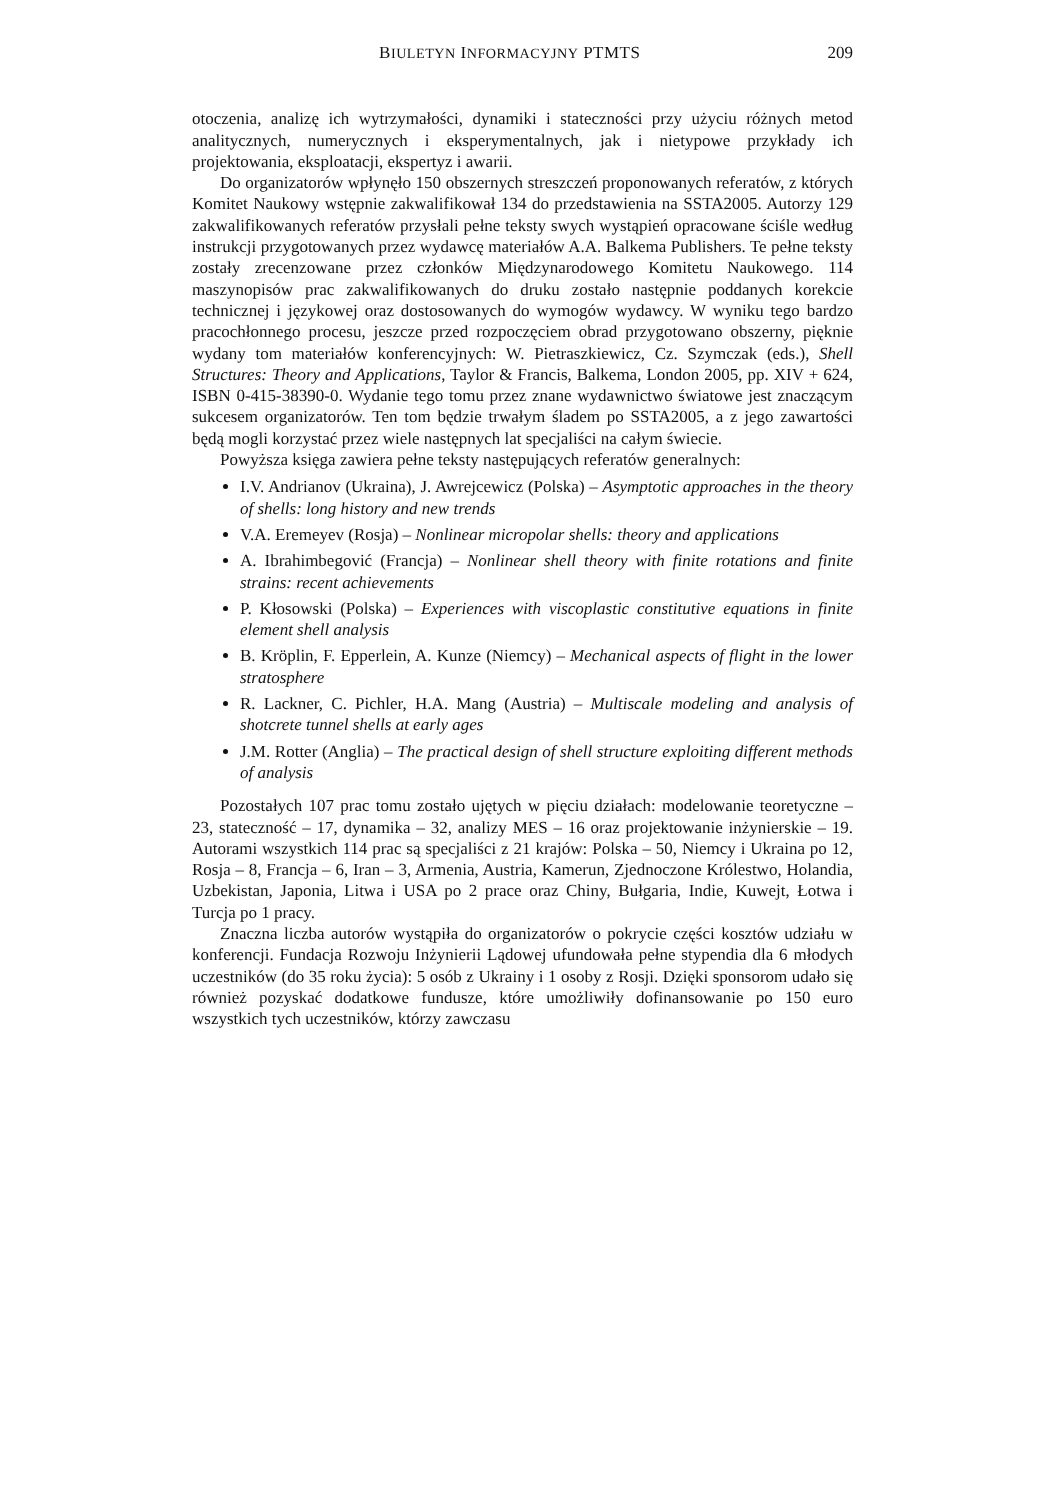BIULETYN INFORMACYJNY PTMTS 209
otoczenia, analizę ich wytrzymałości, dynamiki i stateczności przy użyciu różnych metod analitycznych, numerycznych i eksperymentalnych, jak i nietypowe przykłady ich projektowania, eksploatacji, ekspertyz i awarii.
Do organizatorów wpłynęło 150 obszernych streszczeń proponowanych referatów, z których Komitet Naukowy wstępnie zakwalifikował 134 do przedstawienia na SSTA2005. Autorzy 129 zakwalifikowanych referatów przysłali pełne teksty swych wystąpień opracowane ściśle według instrukcji przygotowanych przez wydawcę materiałów A.A. Balkema Publishers. Te pełne teksty zostały zrecenzowane przez członków Międzynarodowego Komitetu Naukowego. 114 maszynopisów prac zakwalifikowanych do druku zostało następnie poddanych korekcie technicznej i językowej oraz dostosowanych do wymogów wydawcy. W wyniku tego bardzo pracochłonnego procesu, jeszcze przed rozpoczęciem obrad przygotowano obszerny, pięknie wydany tom materiałów konferencyjnych: W. Pietraszkiewicz, Cz. Szymczak (eds.), Shell Structures: Theory and Applications, Taylor & Francis, Balkema, London 2005, pp. XIV + 624, ISBN 0-415-38390-0. Wydanie tego tomu przez znane wydawnictwo światowe jest znaczącym sukcesem organizatorów. Ten tom będzie trwałym śladem po SSTA2005, a z jego zawartości będą mogli korzystać przez wiele następnych lat specjaliści na całym świecie.
Powyższa księga zawiera pełne teksty następujących referatów generalnych:
I.V. Andrianov (Ukraina), J. Awrejcewicz (Polska) – Asymptotic approaches in the theory of shells: long history and new trends
V.A. Eremeyev (Rosja) – Nonlinear micropolar shells: theory and applications
A. Ibrahimbegović (Francja) – Nonlinear shell theory with finite rotations and finite strains: recent achievements
P. Kłosowski (Polska) – Experiences with viscoplastic constitutive equations in finite element shell analysis
B. Kröplin, F. Epperlein, A. Kunze (Niemcy) – Mechanical aspects of flight in the lower stratosphere
R. Lackner, C. Pichler, H.A. Mang (Austria) – Multiscale modeling and analysis of shotcrete tunnel shells at early ages
J.M. Rotter (Anglia) – The practical design of shell structure exploiting different methods of analysis
Pozostałych 107 prac tomu zostało ujętych w pięciu działach: modelowanie teoretyczne – 23, stateczność – 17, dynamika – 32, analizy MES – 16 oraz projektowanie inżynierskie – 19. Autorami wszystkich 114 prac są specjaliści z 21 krajów: Polska – 50, Niemcy i Ukraina po 12, Rosja – 8, Francja – 6, Iran – 3, Armenia, Austria, Kamerun, Zjednoczone Królestwo, Holandia, Uzbekistan, Japonia, Litwa i USA po 2 prace oraz Chiny, Bułgaria, Indie, Kuwejt, Łotwa i Turcja po 1 pracy.
Znaczna liczba autorów wystąpiła do organizatorów o pokrycie części kosztów udziału w konferencji. Fundacja Rozwoju Inżynierii Lądowej ufundowała pełne stypendia dla 6 młodych uczestników (do 35 roku życia): 5 osób z Ukrainy i 1 osoby z Rosji. Dzięki sponsorom udało się również pozyskać dodatkowe fundusze, które umożliwiły dofinansowanie po 150 euro wszystkich tych uczestników, którzy zawczasu